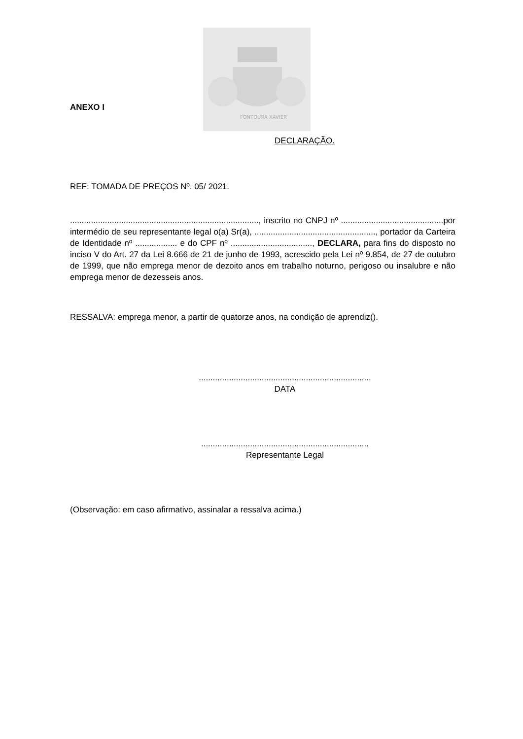ANEXO I
FONTOURA XAVIER
DECLARAÇÃO.
REF: TOMADA DE PREÇOS Nº. 05/ 2021.
................................................................................., inscrito no CNPJ nº ............................................por intermédio de seu representante legal o(a) Sr(a), ...................................................., portador da Carteira de Identidade nº .................. e do CPF nº ..................................., DECLARA, para fins do disposto no inciso V do Art. 27 da Lei 8.666 de 21 de junho de 1993, acrescido pela Lei nº 9.854, de 27 de outubro de 1999, que não emprega menor de dezoito anos em trabalho noturno, perigoso ou insalubre e não emprega menor de dezesseis anos.
RESSALVA: emprega menor, a partir de quatorze anos, na condição de aprendiz().
..........................................................................
DATA
........................................................................
Representante Legal
(Observação: em caso afirmativo, assinalar a ressalva acima.)